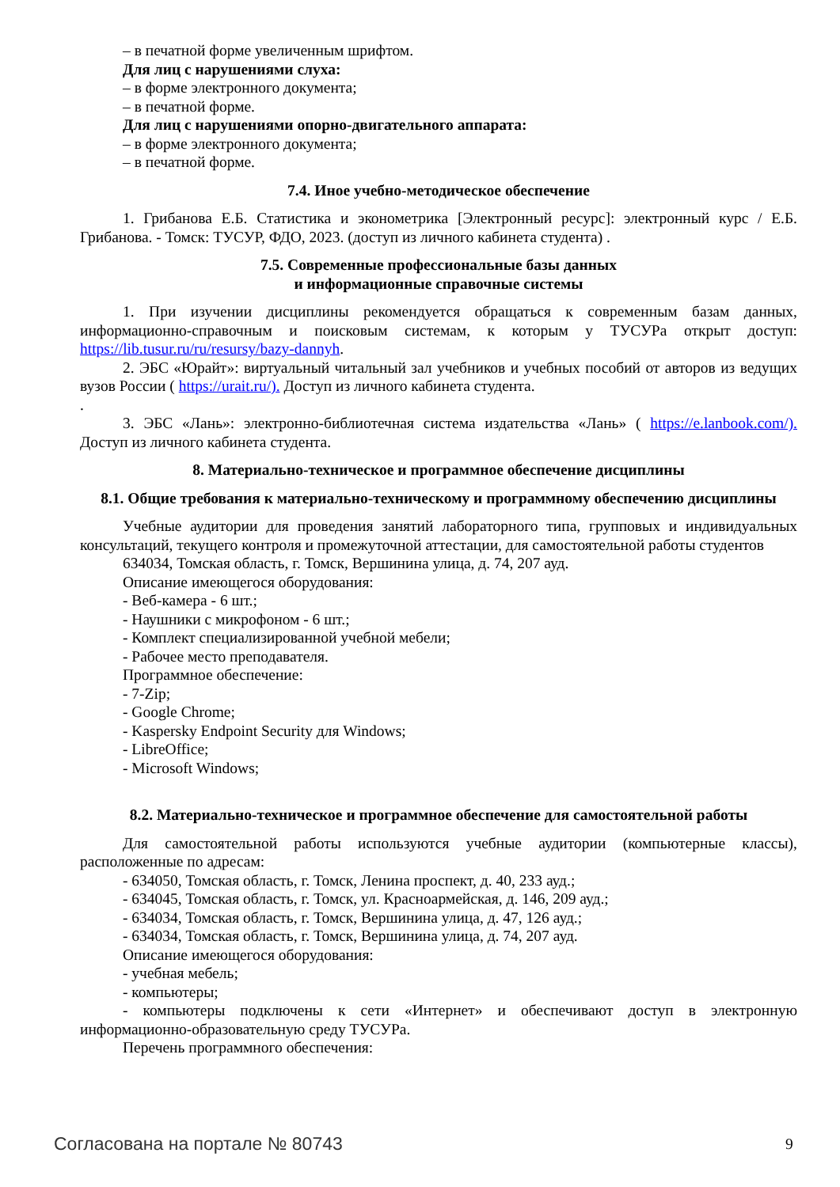– в печатной форме увеличенным шрифтом.
Для лиц с нарушениями слуха:
– в форме электронного документа;
– в печатной форме.
Для лиц с нарушениями опорно-двигательного аппарата:
– в форме электронного документа;
– в печатной форме.
7.4. Иное учебно-методическое обеспечение
1. Грибанова Е.Б. Статистика и эконометрика [Электронный ресурс]: электронный курс / Е.Б. Грибанова. - Томск: ТУСУР, ФДО, 2023. (доступ из личного кабинета студента) .
7.5. Современные профессиональные базы данных
и информационные справочные системы
1. При изучении дисциплины рекомендуется обращаться к современным базам данных, информационно-справочным и поисковым системам, к которым у ТУСУРа открыт доступ: https://lib.tusur.ru/ru/resursy/bazy-dannyh.
2. ЭБС «Юрайт»: виртуальный читальный зал учебников и учебных пособий от авторов из ведущих вузов России ( https://urait.ru/). Доступ из личного кабинета студента.
.
3. ЭБС «Лань»: электронно-библиотечная система издательства «Лань» ( https://e.lanbook.com/). Доступ из личного кабинета студента.
8. Материально-техническое и программное обеспечение дисциплины
8.1. Общие требования к материально-техническому и программному обеспечению дисциплины
Учебные аудитории для проведения занятий лабораторного типа, групповых и индивидуальных консультаций, текущего контроля и промежуточной аттестации, для самостоятельной работы студентов
634034, Томская область, г. Томск, Вершинина улица, д. 74, 207 ауд.
Описание имеющегося оборудования:
- Веб-камера - 6 шт.;
- Наушники с микрофоном - 6 шт.;
- Комплект специализированной учебной мебели;
- Рабочее место преподавателя.
Программное обеспечение:
- 7-Zip;
- Google Chrome;
- Kaspersky Endpoint Security для Windows;
- LibreOffice;
- Microsoft Windows;
8.2. Материально-техническое и программное обеспечение для самостоятельной работы
Для самостоятельной работы используются учебные аудитории (компьютерные классы), расположенные по адресам:
- 634050, Томская область, г. Томск, Ленина проспект, д. 40, 233 ауд.;
- 634045, Томская область, г. Томск, ул. Красноармейская, д. 146, 209 ауд.;
- 634034, Томская область, г. Томск, Вершинина улица, д. 47, 126 ауд.;
- 634034, Томская область, г. Томск, Вершинина улица, д. 74, 207 ауд.
Описание имеющегося оборудования:
- учебная мебель;
- компьютеры;
- компьютеры подключены к сети «Интернет» и обеспечивают доступ в электронную информационно-образовательную среду ТУСУРа.
Перечень программного обеспечения:
Согласована на портале № 80743 9